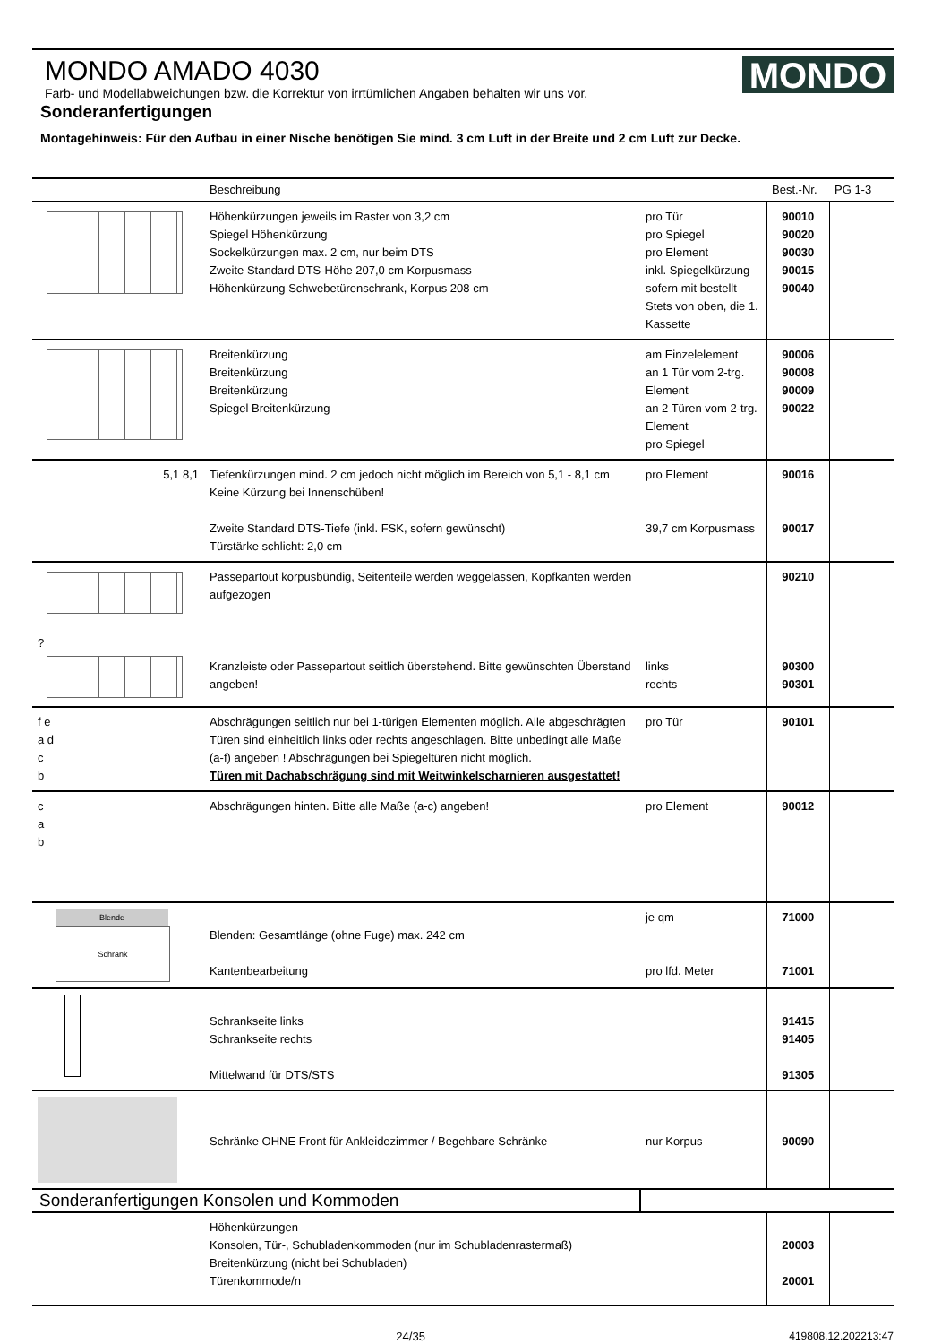MONDO AMADO 4030
Farb- und Modellabweichungen bzw. die Korrektur von irrtümlichen Angaben behalten wir uns vor.
MONDO
Sonderanfertigungen
Montagehinweis: Für den Aufbau in einer Nische benötigen Sie mind. 3 cm Luft in der Breite und 2 cm Luft zur Decke.
| | Beschreibung | | Best.-Nr. | PG 1-3 |
| --- | --- | --- | --- | --- |
| | Höhenkürzungen jeweils im Raster von 3,2 cm Spiegel Höhenkürzung Sockelkürzungen max. 2 cm, nur beim DTS Zweite Standard DTS-Höhe 207,0 cm Korpusmass Höhenkürzung Schwebetürenschrank, Korpus 208 cm | pro Tür pro Spiegel pro Element inkl. Spiegelkürzung sofern mit bestellt Stets von oben, die 1. Kassette | 90010 90020 90030 90015 90040 | |
| | Breitenkürzung Breitenkürzung Breitenkürzung Spiegel Breitenkürzung | am Einzelelement an 1 Tür vom 2-trg. Element an 2 Türen vom 2-trg. Element pro Spiegel | 90006 90008 90009 90022 | |
| 5,1 8,1 | Tiefenkürzungen mind. 2 cm jedoch nicht möglich im Bereich von 5,1 - 8,1 cm Keine Kürzung bei Innenschüben! Zweite Standard DTS-Tiefe (inkl. FSK, sofern gewünscht) Türstärke schlicht: 2,0 cm | pro Element 39,7 cm Korpusmass | 90016 90017 | |
| ? | Passepartout korpusbündig, Seitenteile werden weggelassen, Kopfkanten werden aufgezogen Kranzleiste oder Passepartout seitlich überstehend. Bitte gewünschten Überstand angeben! | links rechts | 90210 90300 90301 | |
| f e a d c b | Abschrägungen seitlich nur bei 1-türigen Elementen möglich. Alle abgeschrägten Türen sind einheitlich links oder rechts angeschlagen. Bitte unbedingt alle Maße (a-f) angeben ! Abschrägungen bei Spiegeltüren nicht möglich. Türen mit Dachabschrägung sind mit Weitwinkelscharnieren ausgestattet! | pro Tür | 90101 | |
| c a b | Abschrägungen hinten. Bitte alle Maße (a-c) angeben! | pro Element | 90012 | |
| Blende Schrank | Blenden: Gesamtlänge (ohne Fuge) max. 242 cm Kantenbearbeitung | je qm pro lfd. Meter | 71000 71001 | |
| | Schrankseite links Schrankseite rechts Mittelwand für DTS/STS | | 91415 91405 91305 | |
| | Schränke OHNE Front für Ankleidezimmer / Begehbare Schränke | nur Korpus | 90090 | |
| Sonderanfertigungen Konsolen und Kommoden | | | | |
| | Höhenkürzungen Konsolen, Tür-, Schubladenkommoden (nur im Schubladenrastermaß) Breitenkürzung (nicht bei Schubladen) Türenkommode/n | | 20003 20001 | |
24/35 419808.12.202213:47